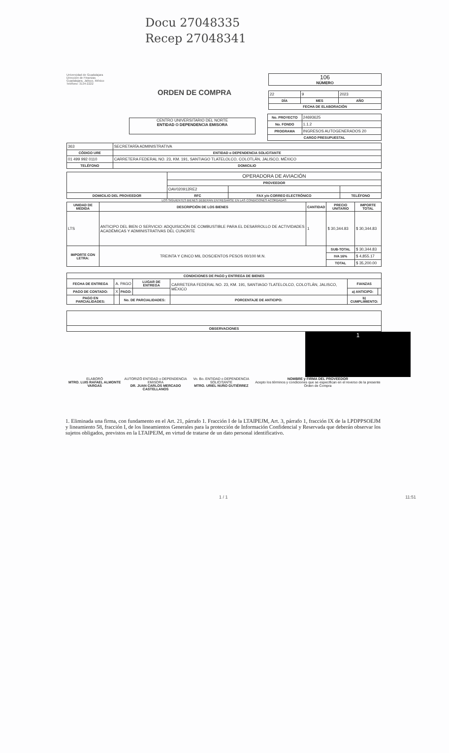Docu 27048335
Recep 27048341
Universidad de Guadalajara
Dirección de Finanzas
Guadalajara, Jalisco, México
Teléfono: 3134-2222
ORDEN DE COMPRA
106
NÚMERO
| 22 | 9 | 2023 |
| DÍA | MES | AÑO |
| FECHA DE ELABORACIÓN | | |
CENTRO UNIVERSITARIO DEL NORTE
ENTIDAD O DEPENDENCIA EMISORA
| No. PROYECTO | 24693625 |
| No. FONDO | 1.1.2 |
| PROGRAMA | INGRESOS AUTOGENERADOS 20 |
| CARGO PRESUPUESTAL | |
| 363 | SECRETARÍA ADMINISTRATIVA |
| CÓDIGO URE | ENTIDAD o DEPENDENCIA SOLICITANTE |
| 01 499 992 0110 | CARRETERA FEDERAL NO. 23, KM. 191, SANTIAGO TLATELOLCO, COLOTLÁN, JALISCO, MÉXICO |
| TELÉFONO | DOMICILIO |
| | OPERADORA DE AVIACIÓN | | |
| | PROVEEDOR | | |
| | OAV020912RE2 | | |
| DOMICILIO DEL PROVEEDOR | RFC | FAX y/o CORREO ELECTRÓNICO | TELÉFONO |
LOS SIGUIENTES BIENES DEBERÁN ENTREGARSE EN LAS CONDICIONES ACORDADAS
| UNIDAD DE MEDIDA | DESCRIPCIÓN DE LOS BIENES | CANTIDAD | PRECIO UNITARIO | IMPORTE TOTAL |
| --- | --- | --- | --- | --- |
| LTS | ANTICIPO DEL BIEN O SERVICIO: ADQUISICIÓN DE COMBUSTIBLE PARA EL DESARROLLO DE ACTIVIDADES ACADÉMICAS Y ADMINISTRATIVAS DEL CUNORTE | 1 | $ 30,344.83 | $ 30,344.83 |
| IMPORTE CON LETRA: | TREINTA Y CINCO MIL DOSCIENTOS PESOS 00/100 M.N. | | SUB-TOTAL | $ 30,344.83 |
| | | | IVA 16% | $ 4,855.17 |
| | | | TOTAL | $ 35,200.00 |
| CONDICIONES DE PAGO y ENTREGA DE BIENES | | | | | | |
| --- | --- | --- | --- | --- | --- | --- |
| FECHA DE ENTREGA | A. PAGO | | LUGAR DE ENTREGA | CARRETERA FEDERAL NO. 23, KM. 191, SANTIAGO TLATELOLCO, COLOTLÁN, JALISCO, MÉXICO | FIANZAS | |
| PAGO DE CONTADO: | X | PAGO: | | | a) ANTICIPO: | |
| PAGO EN PARCIALIDADES: | | No. DE PARCIALIDADES: | | PORCENTAJE DE ANTICIPO: | b) CUMPLIMIENTO: | |
| OBSERVACIONES |
| --- |
1
ELABORÓ
MTRO. LUIS RAFAEL ALMONTE VARGAS
AUTORIZÓ ENTIDAD o DEPENDENCIA EMISORA
DR. JUAN CARLOS MERCADO CASTELLANOS
Vo. Bo. ENTIDAD o DEPENDENCIA SOLICITANTE
MTRO. URIEL NUÑO GUTIÉRREZ
NOMBRE y FIRMA DEL PROVEEDOR
Acepto los términos y condiciones que se especifican en el reverso de la presente Orden de Compra
1. Eliminada una firma, con fundamento en el Art. 21, párrafo 1. Fracción I de la LTAIPEJM, Art. 3, párrafo 1, fracción IX de la LPDPPSOEJM y lineamiento 58, fracción I, de los lineamientos Generales para la protección de Información Confidencial y Reservada que deberán observar los sujetos obligados, previstos en la LTAIPEJM, en virtud de tratarse de un dato personal identificativo.
1 / 1 11:51